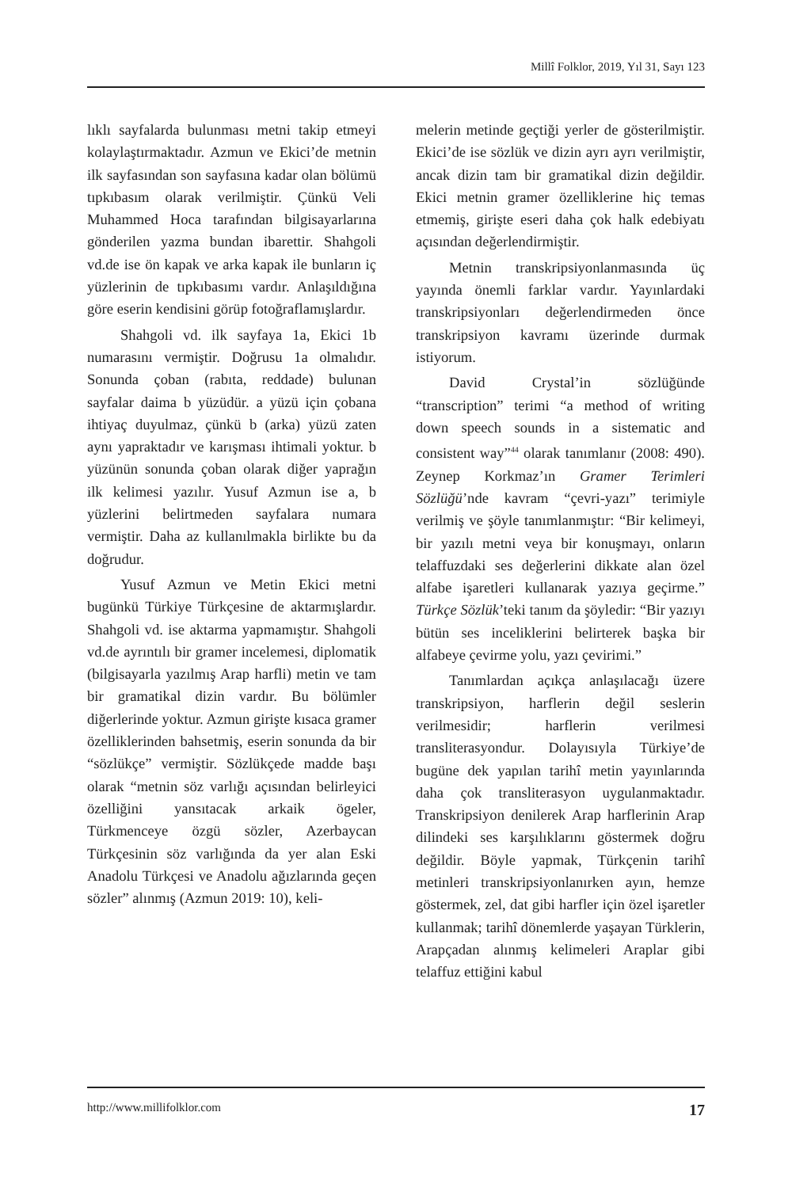Millî Folklor, 2019, Yıl 31, Sayı 123
lıklı sayfalarda bulunması metni takip etmeyi kolaylaştırmaktadır. Azmun ve Ekici’de metnin ilk sayfasından son sayfasına kadar olan bölümü tıpkıbasım olarak verilmiştir. Çünkü Veli Muhammed Hoca tarafından bilgisayarlarına gönderilen yazma bundan ibarettir. Shahgoli vd.de ise ön kapak ve arka kapak ile bunların iç yüzlerinin de tıpkıbasımı vardır. Anlaşıldığına göre eserin kendisini görüp fotoğraflamışlardır.
Shahgoli vd. ilk sayfaya 1a, Ekici 1b numarasını vermiştir. Doğrusu 1a olmalıdır. Sonunda çoban (rabıta, reddade) bulunan sayfalar daima b yüzüdür. a yüzü için çobana ihtiyaç duyulmaz, çünkü b (arka) yüzü zaten aynı yapraktadır ve karışması ihtimali yoktur. b yüzünün sonunda çoban olarak diğer yaprağın ilk kelimesi yazılır. Yusuf Azmun ise a, b yüzlerini belirtmeden sayfalara numara vermiştir. Daha az kullanılmakla birlikte bu da doğrudur.
Yusuf Azmun ve Metin Ekici metni bugünkü Türkiye Türkçesine de aktarmışlardır. Shahgoli vd. ise aktarma yapmamıştır. Shahgoli vd.de ayrıntılı bir gramer incelemesi, diplomatik (bilgisayarla yazılmış Arap harfli) metin ve tam bir gramatikal dizin vardır. Bu bölümler diğerlerinde yoktur. Azmun girişte kısaca gramer özelliklerinden bahsetmiş, eserin sonunda da bir “sözlükçe” vermiştir. Sözlükçede madde başı olarak “metnin söz varlığı açısından belirleyici özelliğini yansıtacak arkaik ögeler, Türkmenceye özgü sözler, Azerbaycan Türkçesinin söz varlığında da yer alan Eski Anadolu Türkçesi ve Anadolu ağızlarında geçen sözler” alınmış (Azmun 2019: 10), keli-
melerin metinde geçtiği yerler de gösterilmiştir. Ekici’de ise sözlük ve dizin ayrı ayrı verilmiştir, ancak dizin tam bir gramatikal dizin değildir. Ekici metnin gramer özelliklerine hiç temas etmemiş, girişte eseri daha çok halk edebiyatı açısından değerlendirmiştir.
Metnin transkripsiyonlanmasında üç yayında önemli farklar vardır. Yayınlardaki transkripsiyonları değerlendirmeden önce transkripsiyon kavramı üzerinde durmak istiyorum.
David Crystal’in sözlüğünde “transcription” terimi “a method of writing down speech sounds in a sistematic and consistent way”<sup>44</sup> olarak tanımlanır (2008: 490). Zeynep Korkmaz’ın Gramer Terimleri Sözlüğü’nde kavram “çevri-yazı” terimiyle verilmiş ve şöyle tanımlanmıştır: “Bir kelimeyi, bir yazılı metni veya bir konuşmayı, onların telaffuzdaki ses değerlerini dikkate alan özel alfabe işaretleri kullanarak yazıya geçirme.” Türkçe Sözlük’teki tanım da şöyledir: “Bir yazıyı bütün ses inceliklerini belirterek başka bir alfabeye çevirme yolu, yazı çevirimi.”
Tanımlardan açıkça anlaşılacağı üzere transkripsiyon, harflerin değil seslerin verilmesidir; harflerin verilmesi transliterasyondur. Dolayısıyla Türkiye’de bugüne dek yapılan tarihî metin yayınlarında daha çok transliterasyon uygulanmaktadır. Transkripsiyon denilerek Arap harflerinin Arap dilindeki ses karşılıklarını göstermek doğru değildir. Böyle yapmak, Türkçenin tarihî metinleri transkripsiyonlanırken ayın, hemze göstermek, zel, dat gibi harfler için özel işaretler kullanmak; tarihî dönemlerde yaşayan Türklerin, Arapçadan alınmış kelimeleri Araplar gibi telaffuz ettiğini kabul
http://www.millifolklor.com 17